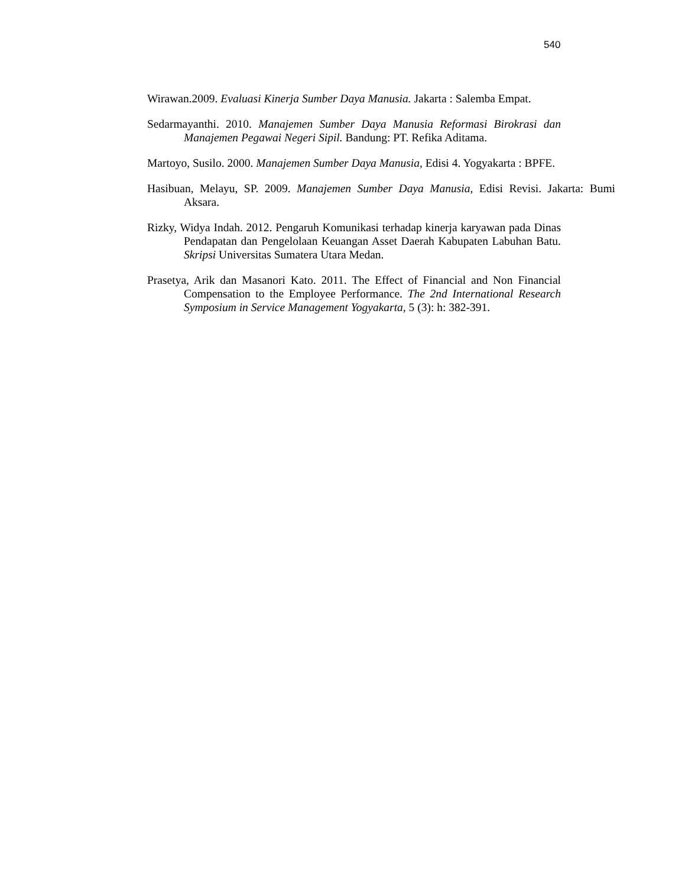540
Wirawan.2009. Evaluasi Kinerja Sumber Daya Manusia. Jakarta : Salemba Empat.
Sedarmayanthi. 2010. Manajemen Sumber Daya Manusia Reformasi Birokrasi dan Manajemen Pegawai Negeri Sipil. Bandung: PT. Refika Aditama.
Martoyo, Susilo. 2000. Manajemen Sumber Daya Manusia, Edisi 4. Yogyakarta : BPFE.
Hasibuan, Melayu, SP. 2009. Manajemen Sumber Daya Manusia, Edisi Revisi. Jakarta: Bumi Aksara.
Rizky, Widya Indah. 2012. Pengaruh Komunikasi terhadap kinerja karyawan pada Dinas Pendapatan dan Pengelolaan Keuangan Asset Daerah Kabupaten Labuhan Batu. Skripsi Universitas Sumatera Utara Medan.
Prasetya, Arik dan Masanori Kato. 2011. The Effect of Financial and Non Financial Compensation to the Employee Performance. The 2nd International Research Symposium in Service Management Yogyakarta, 5 (3): h: 382-391.